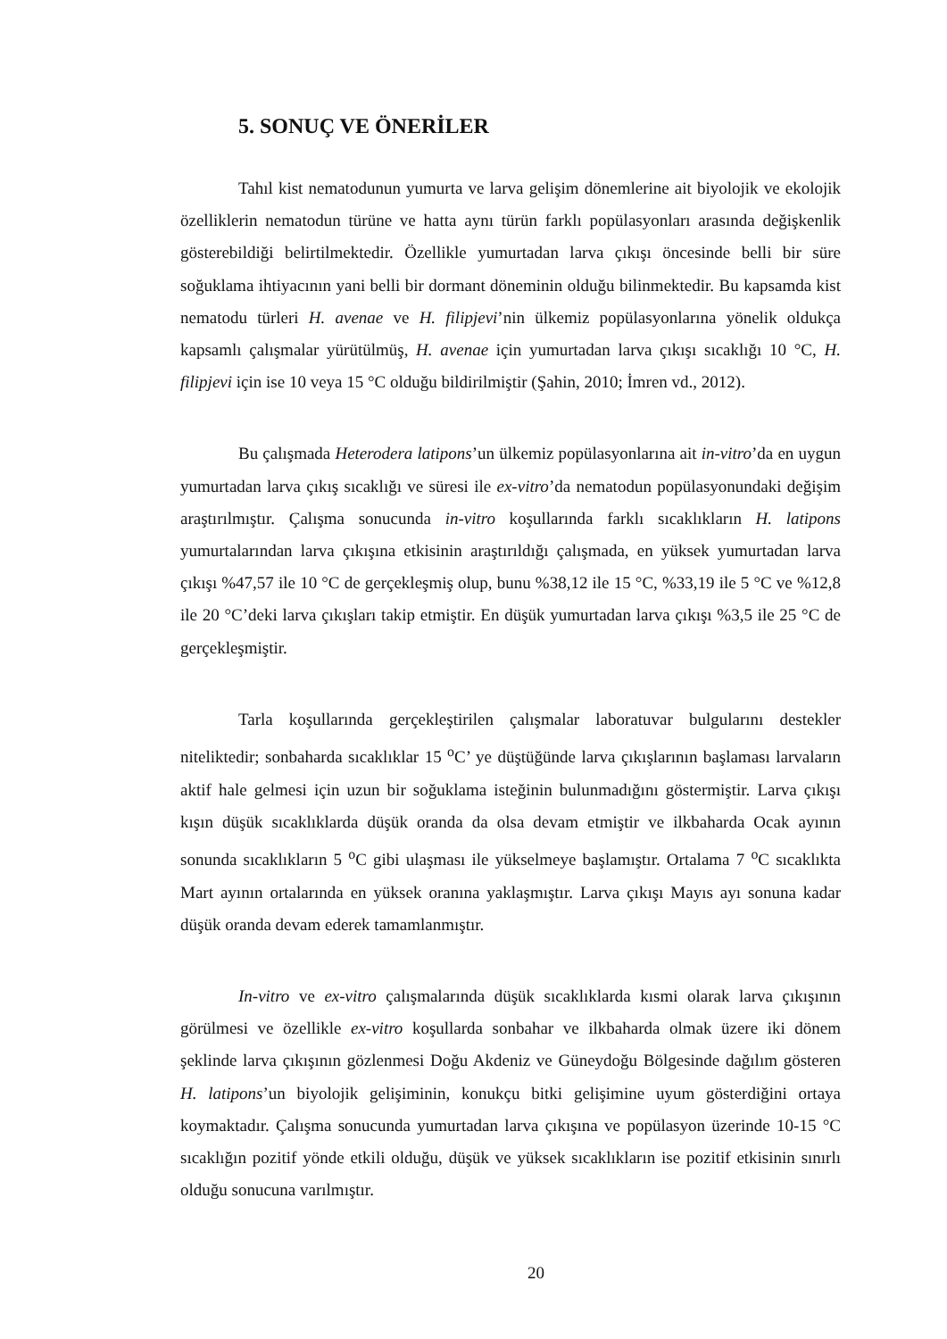5. SONUÇ VE ÖNERİLER
Tahıl kist nematodunun yumurta ve larva gelişim dönemlerine ait biyolojik ve ekolojik özelliklerin nematodun türüne ve hatta aynı türün farklı popülasyonları arasında değişkenlik gösterebildiği belirtilmektedir. Özellikle yumurtadan larva çıkışı öncesinde belli bir süre soğuklama ihtiyacının yani belli bir dormant döneminin olduğu bilinmektedir. Bu kapsamda kist nematodu türleri H. avenae ve H. filipjevi’nin ülkemiz popülasyonlarına yönelik oldukça kapsamlı çalışmalar yürütülmüş, H. avenae için yumurtadan larva çıkışı sıcaklığı 10 °C, H. filipjevi için ise 10 veya 15 °C olduğu bildirilmiştir (Şahin, 2010; İmren vd., 2012).
Bu çalışmada Heterodera latipons’un ülkemiz popülasyonlarına ait in-vitro’da en uygun yumurtadan larva çıkış sıcaklığı ve süresi ile ex-vitro’da nematodun popülasyonundaki değişim araştırılmıştır. Çalışma sonucunda in-vitro koşullarında farklı sıcaklıkların H. latipons yumurtalarından larva çıkışına etkisinin araştırıldığı çalışmada, en yüksek yumurtadan larva çıkışı %47,57 ile 10 °C de gerçekleşmiş olup, bunu %38,12 ile 15 °C, %33,19 ile 5 °C ve %12,8 ile 20 °C’deki larva çıkışları takip etmiştir. En düşük yumurtadan larva çıkışı %3,5 ile 25 °C de gerçekleşmiştir.
Tarla koşullarında gerçekleştirilen çalışmalar laboratuvar bulgularını destekler niteliktedir; sonbaharda sıcaklıklar 15 <sup>o</sup>C’ ye düştüğünde larva çıkışlarının başlaması larvaların aktif hale gelmesi için uzun bir soğuklama isteğinin bulunmadığını göstermiştir. Larva çıkışı kışın düşük sıcaklıklarda düşük oranda da olsa devam etmiştir ve ilkbaharda Ocak ayının sonunda sıcaklıkların 5 <sup>o</sup>C gibi ulaşması ile yükselmeye başlamıştır. Ortalama 7 <sup>o</sup>C sıcaklıkta Mart ayının ortalarında en yüksek oranına yaklaşmıştır. Larva çıkışı Mayıs ayı sonuna kadar düşük oranda devam ederek tamamlanmıştır.
In-vitro ve ex-vitro çalışmalarında düşük sıcaklıklarda kısmi olarak larva çıkışının görülmesi ve özellikle ex-vitro koşullarda sonbahar ve ilkbaharda olmak üzere iki dönem şeklinde larva çıkışının gözlenmesi Doğu Akdeniz ve Güneydoğu Bölgesinde dağılım gösteren H. latipons’un biyolojik gelişiminin, konukçu bitki gelişimine uyum gösterdiğini ortaya koymaktadır. Çalışma sonucunda yumurtadan larva çıkışına ve popülasyon üzerinde 10-15 °C sıcaklığın pozitif yönde etkili olduğu, düşük ve yüksek sıcaklıkların ise pozitif etkisinin sınırlı olduğu sonucuna varılmıştır.
20